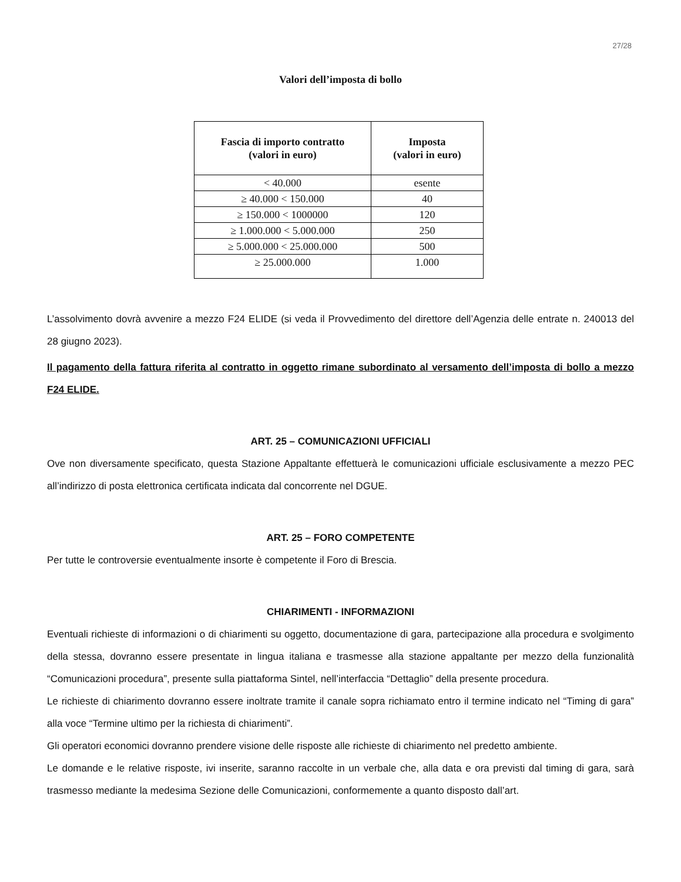27/28
Valori dell’imposta di bollo
| Fascia di importo contratto (valori in euro) | Imposta (valori in euro) |
| --- | --- |
| < 40.000 | esente |
| ≥ 40.000 < 150.000 | 40 |
| ≥ 150.000 < 1000000 | 120 |
| ≥ 1.000.000 < 5.000.000 | 250 |
| ≥ 5.000.000 < 25.000.000 | 500 |
| ≥ 25.000.000 | 1.000 |
L’assolvimento dovrà avvenire a mezzo F24 ELIDE (si veda il Provvedimento del direttore dell’Agenzia delle entrate n. 240013 del 28 giugno 2023).
Il pagamento della fattura riferita al contratto in oggetto rimane subordinato al versamento dell’imposta di bollo a mezzo F24 ELIDE.
ART. 25 – COMUNICAZIONI UFFICIALI
Ove non diversamente specificato, questa Stazione Appaltante effettuerà le comunicazioni ufficiale esclusivamente a mezzo PEC all’indirizzo di posta elettronica certificata indicata dal concorrente nel DGUE.
ART. 25 – FORO COMPETENTE
Per tutte le controversie eventualmente insorte è competente il Foro di Brescia.
CHIARIMENTI - INFORMAZIONI
Eventuali richieste di informazioni o di chiarimenti su oggetto, documentazione di gara, partecipazione alla procedura e svolgimento della stessa, dovranno essere presentate in lingua italiana e trasmesse alla stazione appaltante per mezzo della funzionalità “Comunicazioni procedura”, presente sulla piattaforma Sintel, nell’interfaccia “Dettaglio” della presente procedura.
Le richieste di chiarimento dovranno essere inoltrate tramite il canale sopra richiamato entro il termine indicato nel “Timing di gara” alla voce “Termine ultimo per la richiesta di chiarimenti”.
Gli operatori economici dovranno prendere visione delle risposte alle richieste di chiarimento nel predetto ambiente.
Le domande e le relative risposte, ivi inserite, saranno raccolte in un verbale che, alla data e ora previsti dal timing di gara, sarà trasmesso mediante la medesima Sezione delle Comunicazioni, conformemente a quanto disposto dall’art.